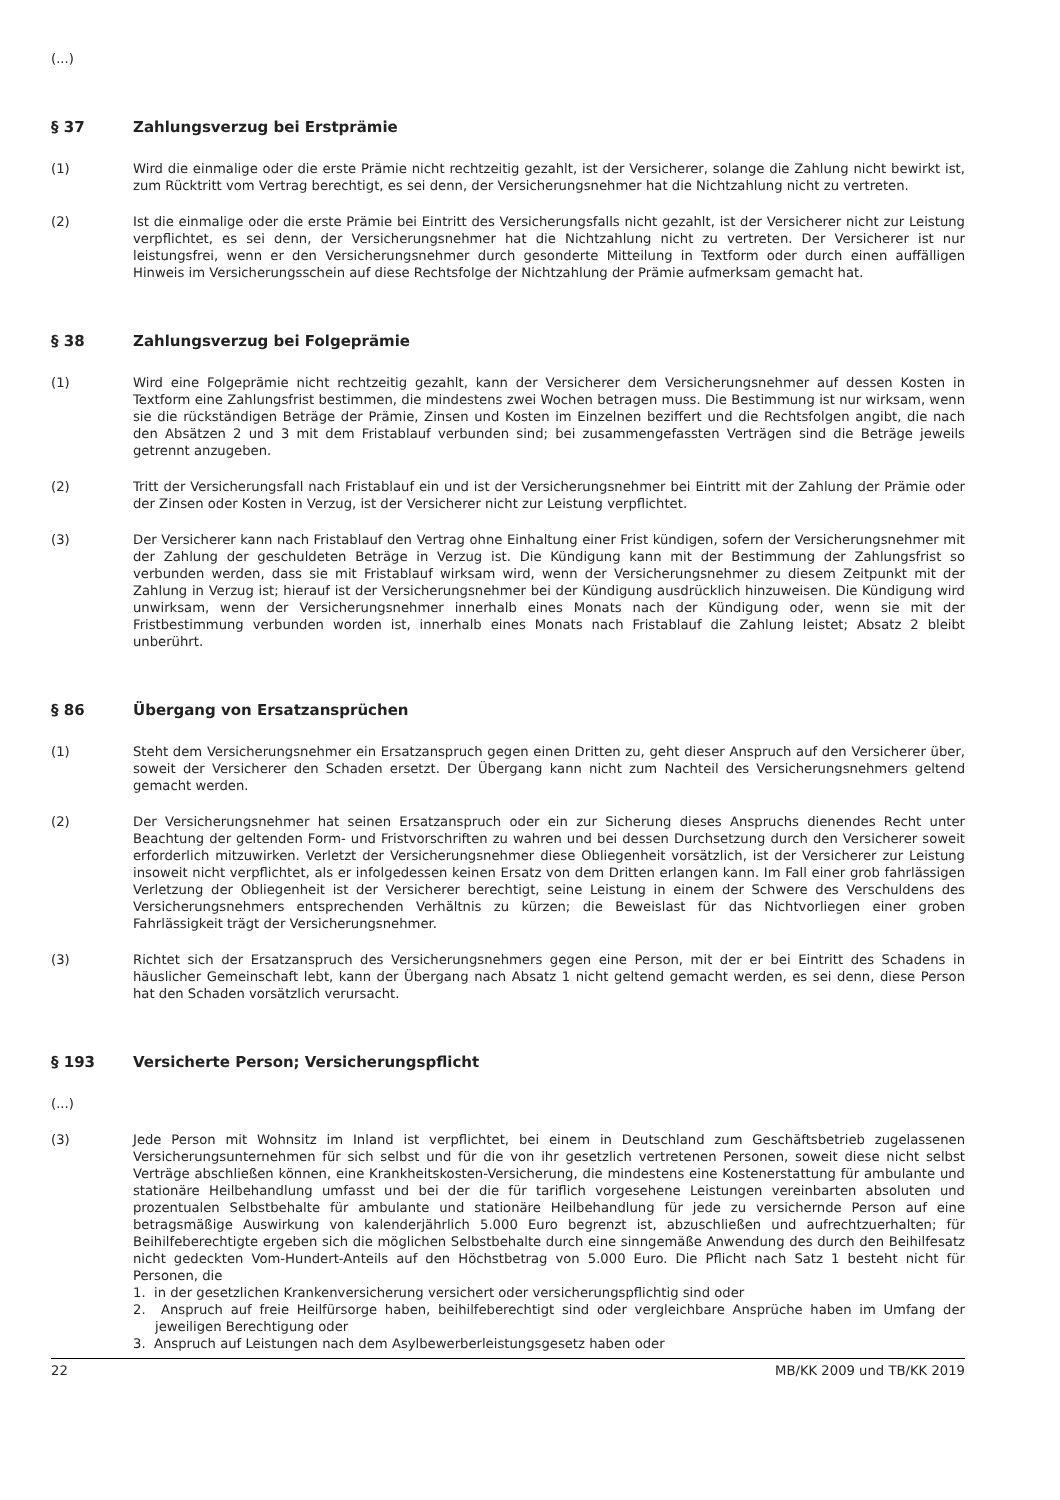(...)
§ 37 Zahlungsverzug bei Erstprämie
(1) Wird die einmalige oder die erste Prämie nicht rechtzeitig gezahlt, ist der Versicherer, solange die Zahlung nicht bewirkt ist, zum Rücktritt vom Vertrag berechtigt, es sei denn, der Versicherungsnehmer hat die Nichtzahlung nicht zu vertreten.
(2) Ist die einmalige oder die erste Prämie bei Eintritt des Versicherungsfalls nicht gezahlt, ist der Versicherer nicht zur Leistung verpflichtet, es sei denn, der Versicherungsnehmer hat die Nichtzahlung nicht zu vertreten. Der Versicherer ist nur leistungsfrei, wenn er den Versicherungsnehmer durch gesonderte Mitteilung in Textform oder durch einen auffälligen Hinweis im Versicherungsschein auf diese Rechtsfolge der Nichtzahlung der Prämie aufmerksam gemacht hat.
§ 38 Zahlungsverzug bei Folgeprämie
(1) Wird eine Folgeprämie nicht rechtzeitig gezahlt, kann der Versicherer dem Versicherungsnehmer auf dessen Kosten in Textform eine Zahlungsfrist bestimmen, die mindestens zwei Wochen betragen muss. Die Bestimmung ist nur wirksam, wenn sie die rückständigen Beträge der Prämie, Zinsen und Kosten im Einzelnen beziffert und die Rechtsfolgen angibt, die nach den Absätzen 2 und 3 mit dem Fristablauf verbunden sind; bei zusammengefassten Verträgen sind die Beträge jeweils getrennt anzugeben.
(2) Tritt der Versicherungsfall nach Fristablauf ein und ist der Versicherungsnehmer bei Eintritt mit der Zahlung der Prämie oder der Zinsen oder Kosten in Verzug, ist der Versicherer nicht zur Leistung verpflichtet.
(3) Der Versicherer kann nach Fristablauf den Vertrag ohne Einhaltung einer Frist kündigen, sofern der Versicherungsnehmer mit der Zahlung der geschuldeten Beträge in Verzug ist. Die Kündigung kann mit der Bestimmung der Zahlungsfrist so verbunden werden, dass sie mit Fristablauf wirksam wird, wenn der Versicherungsnehmer zu diesem Zeitpunkt mit der Zahlung in Verzug ist; hierauf ist der Versicherungsnehmer bei der Kündigung ausdrücklich hinzuweisen. Die Kündigung wird unwirksam, wenn der Versicherungsnehmer innerhalb eines Monats nach der Kündigung oder, wenn sie mit der Fristbestimmung verbunden worden ist, innerhalb eines Monats nach Fristablauf die Zahlung leistet; Absatz 2 bleibt unberührt.
§ 86 Übergang von Ersatzansprüchen
(1) Steht dem Versicherungsnehmer ein Ersatzanspruch gegen einen Dritten zu, geht dieser Anspruch auf den Versicherer über, soweit der Versicherer den Schaden ersetzt. Der Übergang kann nicht zum Nachteil des Versicherungsnehmers geltend gemacht werden.
(2) Der Versicherungsnehmer hat seinen Ersatzanspruch oder ein zur Sicherung dieses Anspruchs dienendes Recht unter Beachtung der geltenden Form- und Fristvorschriften zu wahren und bei dessen Durchsetzung durch den Versicherer soweit erforderlich mitzuwirken. Verletzt der Versicherungsnehmer diese Obliegenheit vorsätzlich, ist der Versicherer zur Leistung insoweit nicht verpflichtet, als er infolgedessen keinen Ersatz von dem Dritten erlangen kann. Im Fall einer grob fahrlässigen Verletzung der Obliegenheit ist der Versicherer berechtigt, seine Leistung in einem der Schwere des Verschuldens des Versicherungsnehmers entsprechenden Verhältnis zu kürzen; die Beweislast für das Nichtvorliegen einer groben Fahrlässigkeit trägt der Versicherungsnehmer.
(3) Richtet sich der Ersatzanspruch des Versicherungsnehmers gegen eine Person, mit der er bei Eintritt des Schadens in häuslicher Gemeinschaft lebt, kann der Übergang nach Absatz 1 nicht geltend gemacht werden, es sei denn, diese Person hat den Schaden vorsätzlich verursacht.
§ 193 Versicherte Person; Versicherungspflicht
(...)
(3) Jede Person mit Wohnsitz im Inland ist verpflichtet, bei einem in Deutschland zum Geschäftsbetrieb zugelassenen Versicherungsunternehmen für sich selbst und für die von ihr gesetzlich vertretenen Personen, soweit diese nicht selbst Verträge abschließen können, eine Krankheitskosten-Versicherung, die mindestens eine Kostenerstattung für ambulante und stationäre Heilbehandlung umfasst und bei der die für tariflich vorgesehene Leistungen vereinbarten absoluten und prozentualen Selbstbehalte für ambulante und stationäre Heilbehandlung für jede zu versichernde Person auf eine betragsmäßige Auswirkung von kalenderjährlich 5.000 Euro begrenzt ist, abzuschließen und aufrechtzuerhalten; für Beihilfeberechtigte ergeben sich die möglichen Selbstbehalte durch eine sinngemäße Anwendung des durch den Beihilfesatz nicht gedeckten Vom-Hundert-Anteils auf den Höchstbetrag von 5.000 Euro. Die Pflicht nach Satz 1 besteht nicht für Personen, die
1. in der gesetzlichen Krankenversicherung versichert oder versicherungspflichtig sind oder
2. Anspruch auf freie Heilfürsorge haben, beihilfeberechtigt sind oder vergleichbare Ansprüche haben im Umfang der jeweiligen Berechtigung oder
3. Anspruch auf Leistungen nach dem Asylbewerberleistungsgesetz haben oder
22 MB/KK 2009 und TB/KK 2019